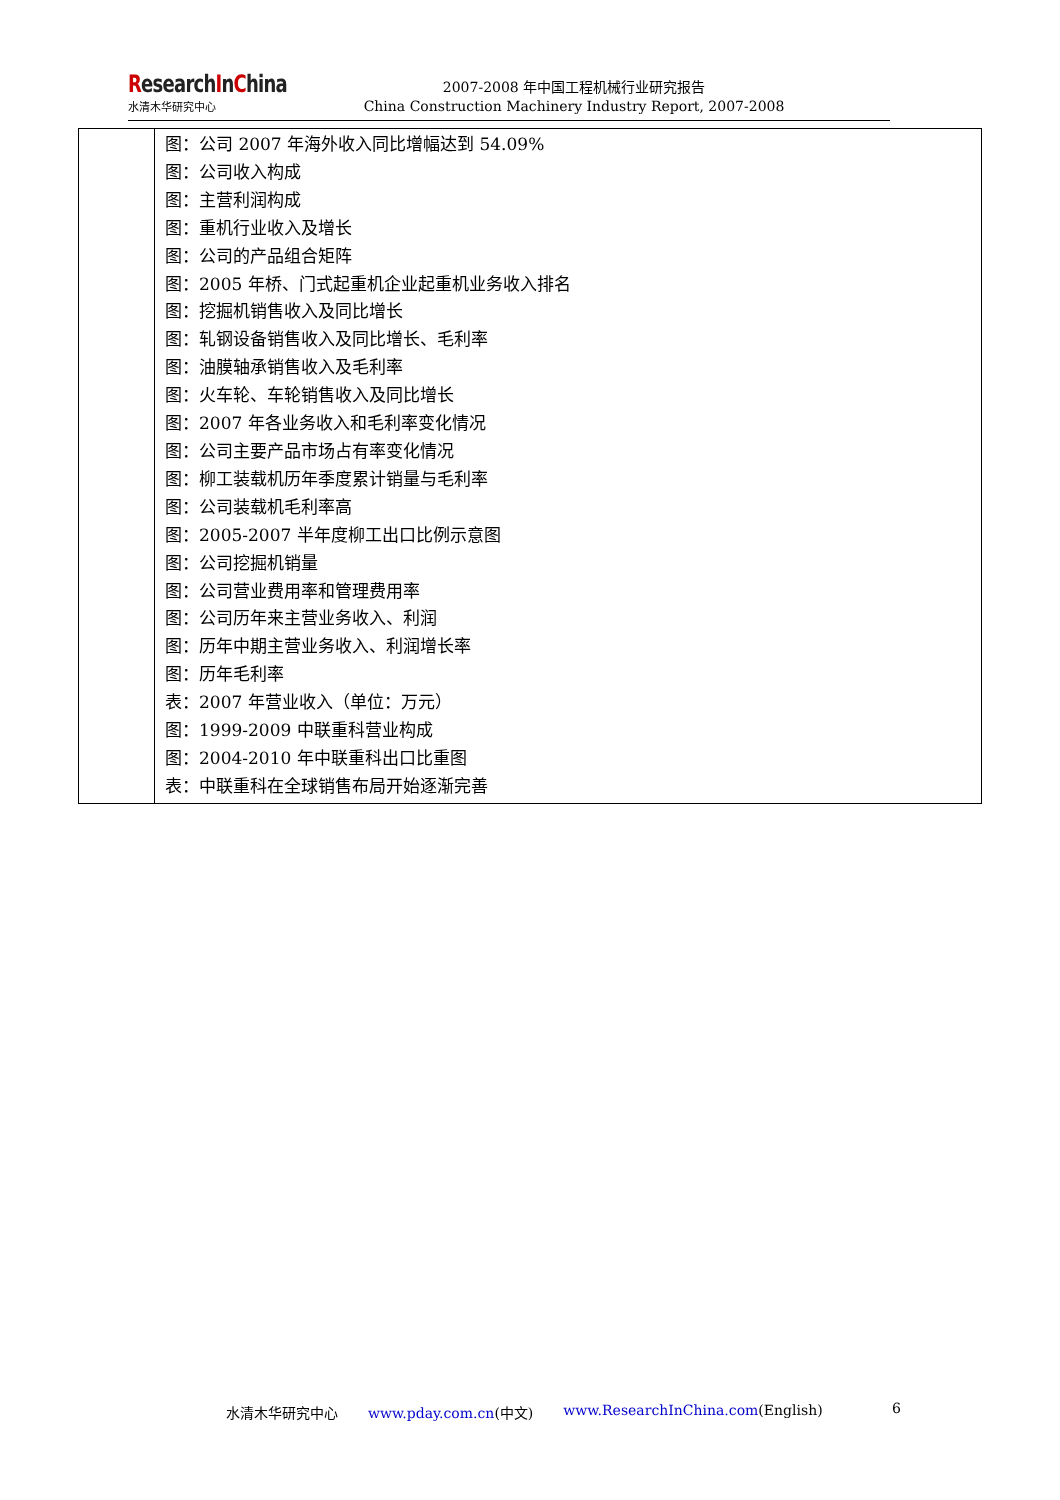ResearchInChina
水清木华研究中心
2007-2008 年中国工程机械行业研究报告
China Construction Machinery Industry Report, 2007-2008
| | 图：公司 2007 年海外收入同比增幅达到 54.09% 图：公司收入构成 图：主营利润构成 图：重机行业收入及增长 图：公司的产品组合矩阵 图：2005 年桥、门式起重机企业起重机业务收入排名 图：挖掘机销售收入及同比增长 图：轧钢设备销售收入及同比增长、毛利率 图：油膜轴承销售收入及毛利率 图：火车轮、车轮销售收入及同比增长 图：2007 年各业务收入和毛利率变化情况 图：公司主要产品市场占有率变化情况 图：柳工装载机历年季度累计销量与毛利率 图：公司装载机毛利率高 图：2005-2007 半年度柳工出口比例示意图 图：公司挖掘机销量 图：公司营业费用率和管理费用率 图：公司历年来主营业务收入、利润 图：历年中期主营业务收入、利润增长率 图：历年毛利率 表：2007 年营业收入（单位：万元） 图：1999-2009 中联重科营业构成 图：2004-2010 年中联重科出口比重图 表：中联重科在全球销售布局开始逐渐完善 |
水清木华研究中心 www.pday.com.cn(中文) www.ResearchInChina.com(English) 6